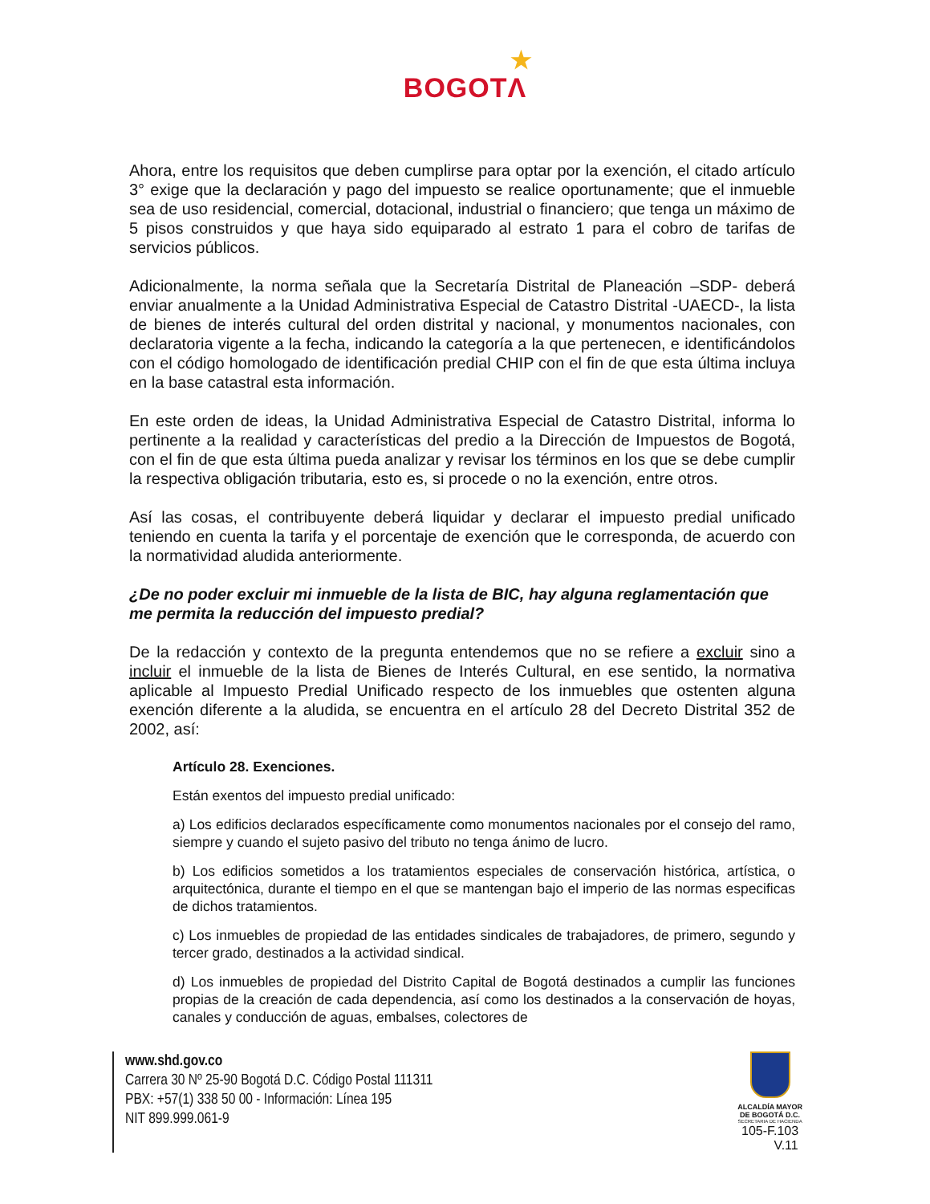★
BOGOTΛ
Ahora, entre los requisitos que deben cumplirse para optar por la exención, el citado artículo 3° exige que la declaración y pago del impuesto se realice oportunamente; que el inmueble sea de uso residencial, comercial, dotacional, industrial o financiero; que tenga un máximo de 5 pisos construidos y que haya sido equiparado al estrato 1 para el cobro de tarifas de servicios públicos.
Adicionalmente, la norma señala que la Secretaría Distrital de Planeación –SDP- deberá enviar anualmente a la Unidad Administrativa Especial de Catastro Distrital -UAECD-, la lista de bienes de interés cultural del orden distrital y nacional, y monumentos nacionales, con declaratoria vigente a la fecha, indicando la categoría a la que pertenecen, e identificándolos con el código homologado de identificación predial CHIP con el fin de que esta última incluya en la base catastral esta información.
En este orden de ideas, la Unidad Administrativa Especial de Catastro Distrital, informa lo pertinente a la realidad y características del predio a la Dirección de Impuestos de Bogotá, con el fin de que esta última pueda analizar y revisar los términos en los que se debe cumplir la respectiva obligación tributaria, esto es, si procede o no la exención, entre otros.
Así las cosas, el contribuyente deberá liquidar y declarar el impuesto predial unificado teniendo en cuenta la tarifa y el porcentaje de exención que le corresponda, de acuerdo con la normatividad aludida anteriormente.
¿De no poder excluir mi inmueble de la lista de BIC, hay alguna reglamentación que me permita la reducción del impuesto predial?
De la redacción y contexto de la pregunta entendemos que no se refiere a excluir sino a incluir el inmueble de la lista de Bienes de Interés Cultural, en ese sentido, la normativa aplicable al Impuesto Predial Unificado respecto de los inmuebles que ostenten alguna exención diferente a la aludida, se encuentra en el artículo 28 del Decreto Distrital 352 de 2002, así:
Artículo 28. Exenciones.
Están exentos del impuesto predial unificado:
a) Los edificios declarados específicamente como monumentos nacionales por el consejo del ramo, siempre y cuando el sujeto pasivo del tributo no tenga ánimo de lucro.
b) Los edificios sometidos a los tratamientos especiales de conservación histórica, artística, o arquitectónica, durante el tiempo en el que se mantengan bajo el imperio de las normas especificas de dichos tratamientos.
c) Los inmuebles de propiedad de las entidades sindicales de trabajadores, de primero, segundo y tercer grado, destinados a la actividad sindical.
d) Los inmuebles de propiedad del Distrito Capital de Bogotá destinados a cumplir las funciones propias de la creación de cada dependencia, así como los destinados a la conservación de hoyas, canales y conducción de aguas, embalses, colectores de
www.shd.gov.co
Carrera 30 Nº 25-90 Bogotá D.C. Código Postal 111311
PBX: +57(1) 338 50 00 - Información: Línea 195
NIT 899.999.061-9
ALCALDÍA MAYOR
DE BOGOTÁ D.C.
SECRETARIA DE HACIENDA
105-F.103
V.11